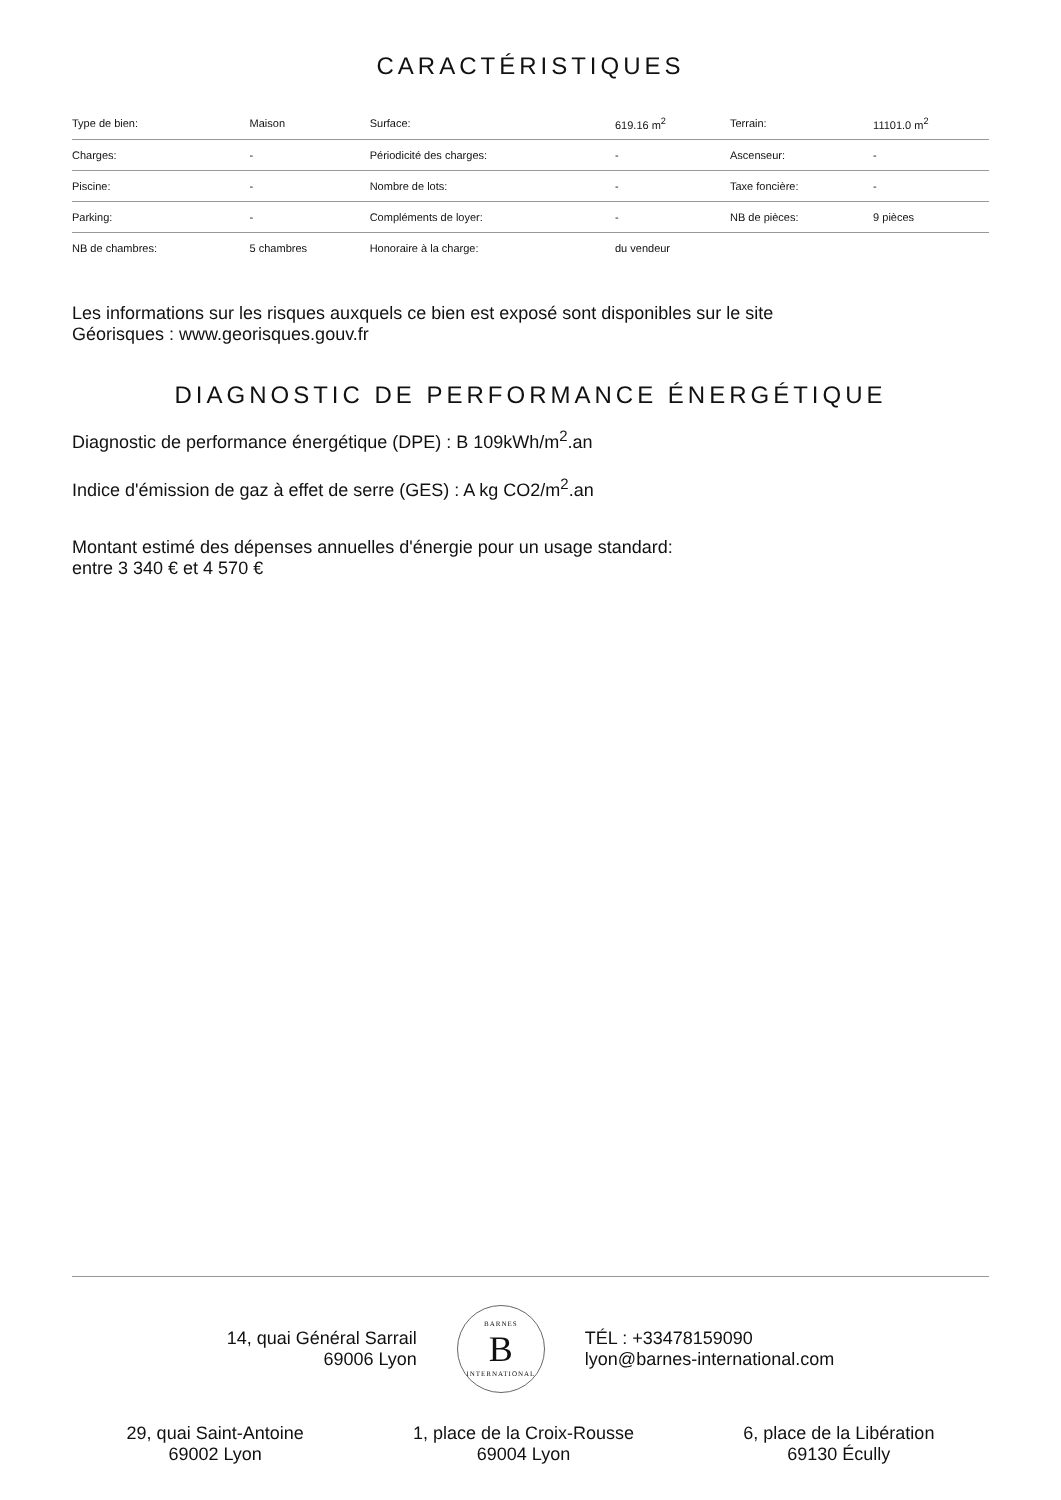CARACTÉRISTIQUES
| Type de bien: | Maison | Surface: | 619.16 m<sup>2</sup> | Terrain: | 11101.0 m<sup>2</sup> |
| Charges: | - | Périodicité des charges: | - | Ascenseur: | - |
| Piscine: | - | Nombre de lots: | - | Taxe foncière: | - |
| Parking: | - | Compléments de loyer: | - | NB de pièces: | 9 pièces |
| NB de chambres: | 5 chambres | Honoraire à la charge: | du vendeur | | |
Les informations sur les risques auxquels ce bien est exposé sont disponibles sur le site
Géorisques : www.georisques.gouv.fr
DIAGNOSTIC DE PERFORMANCE ÉNERGÉTIQUE
Diagnostic de performance énergétique (DPE) : B 109kWh/m<sup>2</sup>.an
Indice d'émission de gaz à effet de serre (GES) : A kg CO2/m<sup>2</sup>.an
Montant estimé des dépenses annuelles d'énergie pour un usage standard:
entre 3 340 € et 4 570 €
14, quai Général Sarrail
69006 Lyon
BARNES
B
INTERNATIONAL
TÉL : +33478159090
lyon@barnes-international.com
29, quai Saint-Antoine
69002 Lyon
1, place de la Croix-Rousse
69004 Lyon
6, place de la Libération
69130 Écully